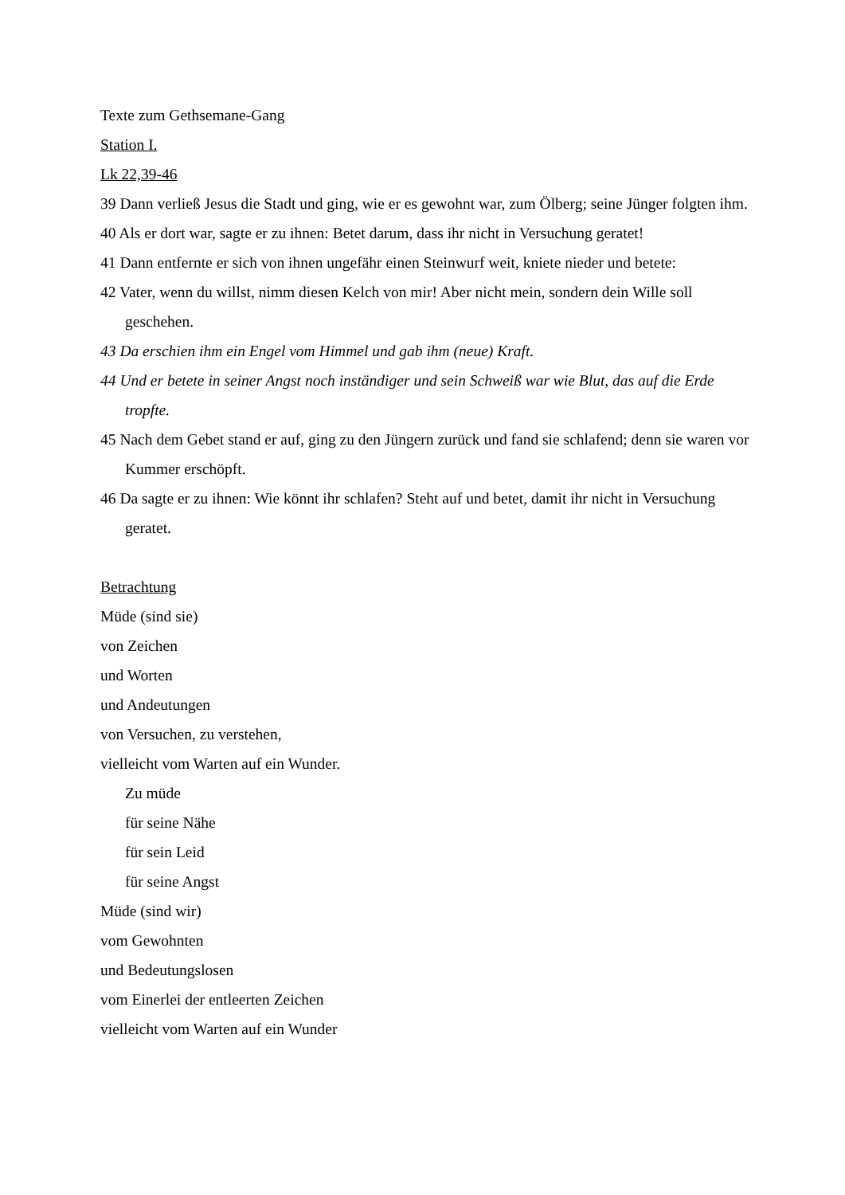Texte zum Gethsemane-Gang
Station I.
Lk 22,39-46
39 Dann verließ Jesus die Stadt und ging, wie er es gewohnt war, zum Ölberg; seine Jünger folgten ihm.
40 Als er dort war, sagte er zu ihnen: Betet darum, dass ihr nicht in Versuchung geratet!
41 Dann entfernte er sich von ihnen ungefähr einen Steinwurf weit, kniete nieder und betete:
42 Vater, wenn du willst, nimm diesen Kelch von mir! Aber nicht mein, sondern dein Wille soll geschehen.
43 Da erschien ihm ein Engel vom Himmel und gab ihm (neue) Kraft.
44 Und er betete in seiner Angst noch inständiger und sein Schweiß war wie Blut, das auf die Erde tropfte.
45 Nach dem Gebet stand er auf, ging zu den Jüngern zurück und fand sie schlafend; denn sie waren vor Kummer erschöpft.
46 Da sagte er zu ihnen: Wie könnt ihr schlafen? Steht auf und betet, damit ihr nicht in Versuchung geratet.
Betrachtung
Müde (sind sie)
von Zeichen
und Worten
und Andeutungen
von Versuchen, zu verstehen,
vielleicht vom Warten auf ein Wunder.
Zu müde
für seine Nähe
für sein Leid
für seine Angst
Müde (sind wir)
vom Gewohnten
und Bedeutungslosen
vom Einerlei der entleerten Zeichen
vielleicht vom Warten auf ein Wunder